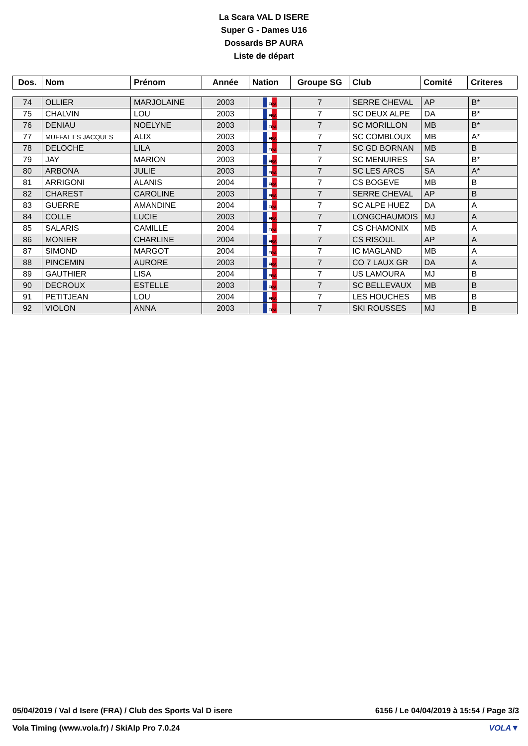La Scara VAL D ISERE
Super G - Dames U16
Dossards BP AURA
Liste de départ
| Dos. | Nom | Prénom | Année | Nation | Groupe SG | Club | Comité | Criteres |
| --- | --- | --- | --- | --- | --- | --- | --- | --- |
| 74 | OLLIER | MARJOLAINE | 2003 | FRA | 7 | SERRE CHEVAL | AP | B* |
| 75 | CHALVIN | LOU | 2003 | FRA | 7 | SC DEUX ALPE | DA | B* |
| 76 | DENIAU | NOELYNE | 2003 | FRA | 7 | SC MORILLON | MB | B* |
| 77 | MUFFAT ES JACQUES | ALIX | 2003 | FRA | 7 | SC COMBLOUX | MB | A* |
| 78 | DELOCHE | LILA | 2003 | FRA | 7 | SC GD BORNAN | MB | B |
| 79 | JAY | MARION | 2003 | FRA | 7 | SC MENUIRES | SA | B* |
| 80 | ARBONA | JULIE | 2003 | FRA | 7 | SC LES ARCS | SA | A* |
| 81 | ARRIGONI | ALANIS | 2004 | FRA | 7 | CS BOGEVE | MB | B |
| 82 | CHAREST | CAROLINE | 2003 | FRA | 7 | SERRE CHEVAL | AP | B |
| 83 | GUERRE | AMANDINE | 2004 | FRA | 7 | SC ALPE HUEZ | DA | A |
| 84 | COLLE | LUCIE | 2003 | FRA | 7 | LONGCHAUMOIS | MJ | A |
| 85 | SALARIS | CAMILLE | 2004 | FRA | 7 | CS CHAMONIX | MB | A |
| 86 | MONIER | CHARLINE | 2004 | FRA | 7 | CS RISOUL | AP | A |
| 87 | SIMOND | MARGOT | 2004 | FRA | 7 | IC MAGLAND | MB | A |
| 88 | PINCEMIN | AURORE | 2003 | FRA | 7 | CO 7 LAUX GR | DA | A |
| 89 | GAUTHIER | LISA | 2004 | FRA | 7 | US LAMOURA | MJ | B |
| 90 | DECROUX | ESTELLE | 2003 | FRA | 7 | SC BELLEVAUX | MB | B |
| 91 | PETITJEAN | LOU | 2004 | FRA | 7 | LES HOUCHES | MB | B |
| 92 | VIOLON | ANNA | 2003 | FRA | 7 | SKI ROUSSES | MJ | B |
05/04/2019 / Val d Isere (FRA) / Club des Sports Val D isere 6156 / Le 04/04/2019 à 15:54 / Page 3/3
Vola Timing (www.vola.fr) / SkiAlp Pro 7.0.24 VOLA▼